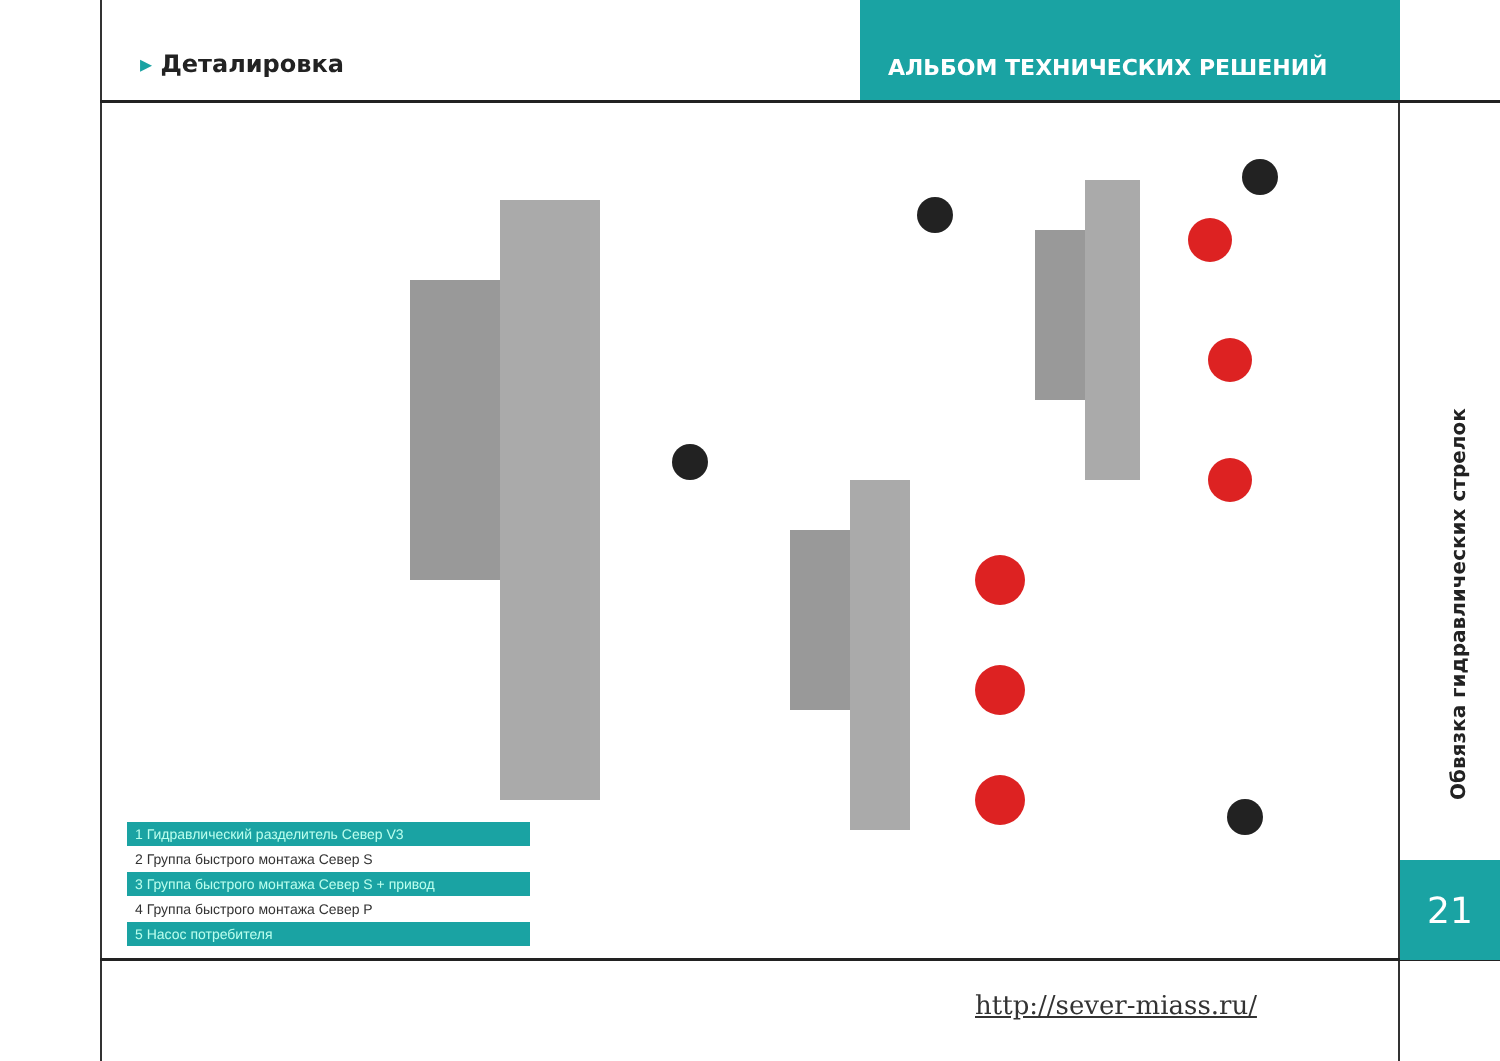▸ Деталировка
АЛЬБОМ ТЕХНИЧЕСКИХ РЕШЕНИЙ
Обвязка гидравлических стрелок
21
1 Гидравлический разделитель Север V3
2 Группа быстрого монтажа Север S
3 Группа быстрого монтажа Север S + привод
4 Группа быстрого монтажа Север P
5 Насос потребителя
http://sever-miass.ru/